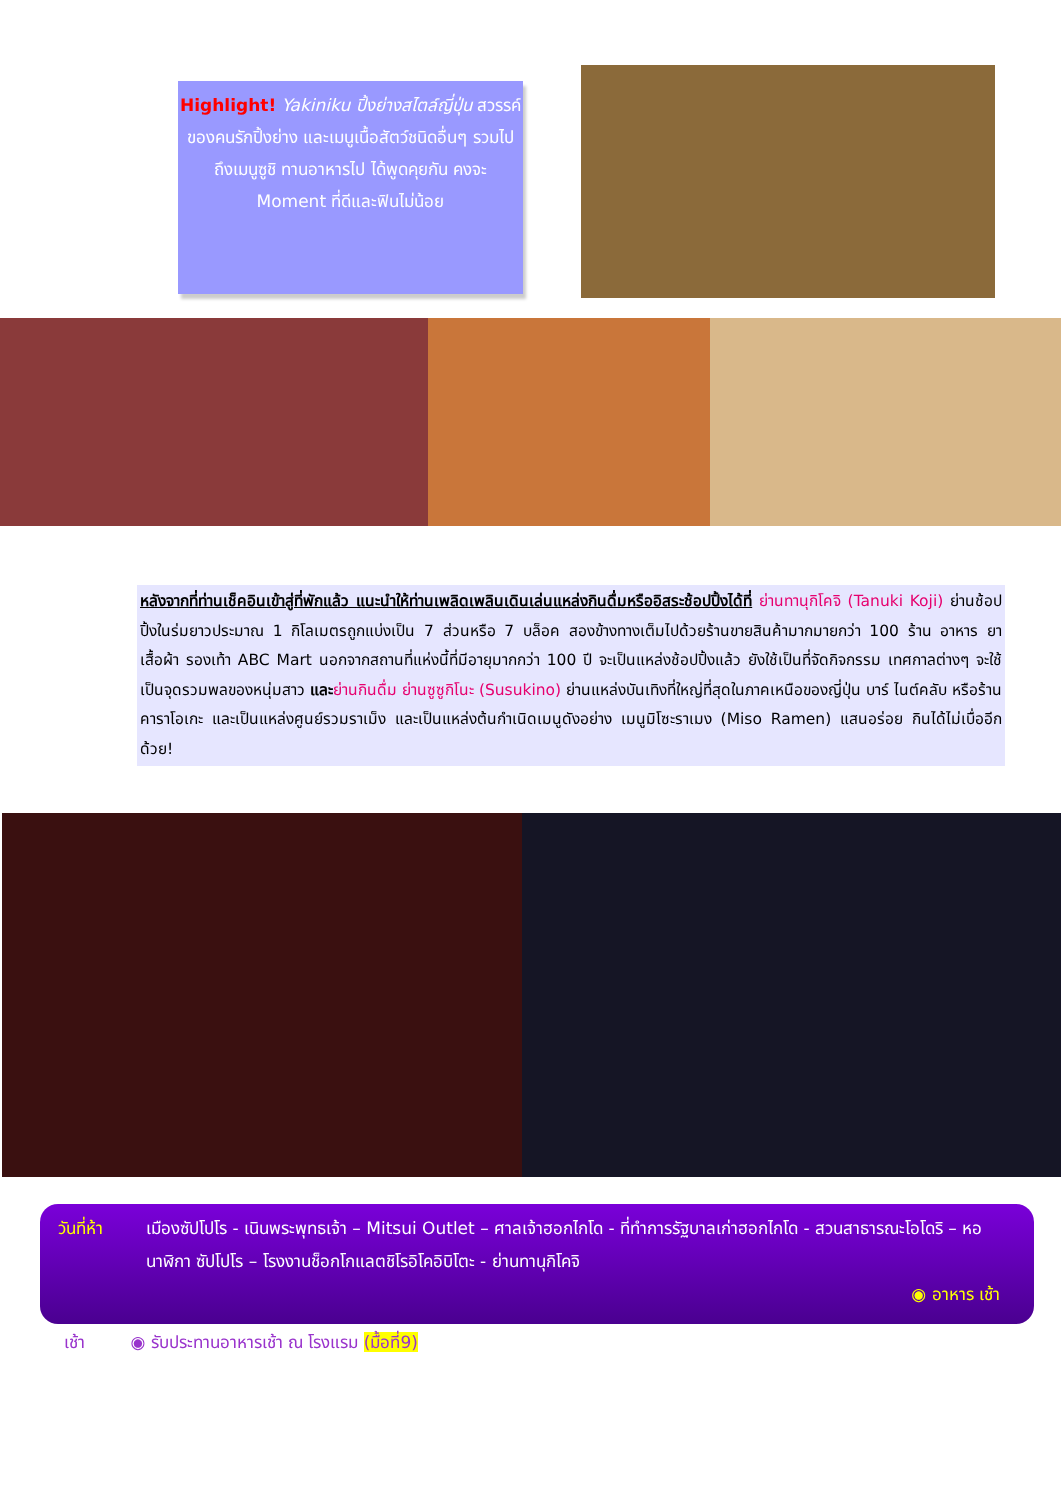Highlight! Yakiniku ปิ้งย่างสไตล์ญี่ปุ่น สวรรค์ของคนรักปิ้งย่าง และเมนูเนื้อสัตว์ชนิดอื่นๆ รวมไปถึงเมนูซูชิ ทานอาหารไป ได้พูดคุยกัน คงจะ Moment ที่ดีและฟินไม่น้อย
หลังจากที่ท่านเช็คอินเข้าสู่ที่พักแล้ว แนะนำให้ท่านเพลิดเพลินเดินเล่นแหล่งกินดื่มหรืออิสระช้อปปิ้งได้ที่ ย่านทานุกิโคจิ (Tanuki Koji) ย่านช้อปปิ้งในร่มยาวประมาณ 1 กิโลเมตรถูกแบ่งเป็น 7 ส่วนหรือ 7 บล็อค สองข้างทางเต็มไปด้วยร้านขายสินค้ามากมายกว่า 100 ร้าน อาหาร ยา เสื้อผ้า รองเท้า ABC Mart นอกจากสถานที่แห่งนี้ที่มีอายุมากกว่า 100 ปี จะเป็นแหล่งช้อปปิ้งแล้ว ยังใช้เป็นที่จัดกิจกรรม เทศกาลต่างๆ จะใช้เป็นจุดรวมพลของหนุ่มสาว และ ย่านกินดื่ม ย่านซูซูกิโนะ (Susukino) ย่านแหล่งบันเทิงที่ใหญ่ที่สุดในภาคเหนือของญี่ปุ่น บาร์ ไนต์คลับ หรือร้านคาราโอเกะ และเป็นแหล่งศูนย์รวมราเม็ง และเป็นแหล่งต้นกำเนิดเมนูดังอย่าง เมนูมิโซะราเมง (Miso Ramen) แสนอร่อย กินได้ไม่เบื่ออีกด้วย!
วันที่ห้า เมืองซัปโปโร - เนินพระพุทธเจ้า – Mitsui Outlet – ศาลเจ้าฮอกไกโด - ที่ทำการรัฐบาลเก่าฮอกไกโด - สวนสาธารณะโอโดริ – หอนาฬิกา ซัปโปโร – โรงงานช็อกโกแลตชิโรอิโคอิบิโตะ - ย่านทานุกิโคจิ
◉ อาหาร เช้า
เช้า ◉ รับประทานอาหารเช้า ณ โรงแรม (มื้อที่9)